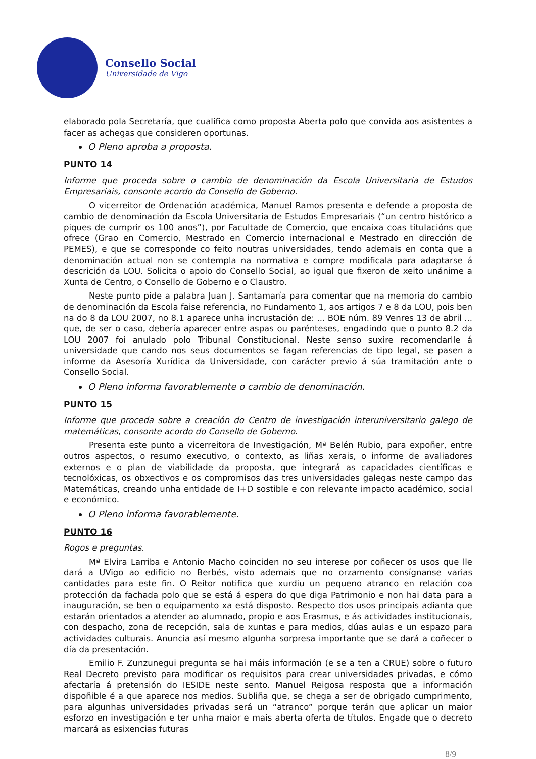Consello Social
Universidade de Vigo
elaborado pola Secretaría, que cualifica como proposta Aberta polo que convida aos asistentes a facer as achegas que consideren oportunas.
O Pleno aproba a proposta.
PUNTO 14
Informe que proceda sobre o cambio de denominación da Escola Universitaria de Estudos Empresariais, consonte acordo do Consello de Goberno.
O vicerreitor de Ordenación académica, Manuel Ramos presenta e defende a proposta de cambio de denominación da Escola Universitaria de Estudos Empresariais (“un centro histórico a piques de cumprir os 100 anos”), por Facultade de Comercio, que encaixa coas titulacións que ofrece (Grao en Comercio, Mestrado en Comercio internacional e Mestrado en dirección de PEMES), e que se corresponde co feito noutras universidades, tendo ademais en conta que a denominación actual non se contempla na normativa e compre modificala para adaptarse á descrición da LOU. Solicita o apoio do Consello Social, ao igual que fixeron de xeito unánime a Xunta de Centro, o Consello de Goberno e o Claustro.
Neste punto pide a palabra Juan J. Santamaría para comentar que na memoria do cambio de denominación da Escola faise referencia, no Fundamento 1, aos artigos 7 e 8 da LOU, pois ben na do 8 da LOU 2007, no 8.1 aparece unha incrustación de: ... BOE núm. 89 Venres 13 de abril ... que, de ser o caso, debería aparecer entre aspas ou parénteses, engadindo que o punto 8.2 da LOU 2007 foi anulado polo Tribunal Constitucional. Neste senso suxire recomendarlle á universidade que cando nos seus documentos se fagan referencias de tipo legal, se pasen a informe da Asesoría Xurídica da Universidade, con carácter previo á súa tramitación ante o Consello Social.
O Pleno informa favorablemente o cambio de denominación.
PUNTO 15
Informe que proceda sobre a creación do Centro de investigación interuniversitario galego de matemáticas, consonte acordo do Consello de Goberno.
Presenta este punto a vicerreitora de Investigación, Mª Belén Rubio, para expoñer, entre outros aspectos, o resumo executivo, o contexto, as liñas xerais, o informe de avaliadores externos e o plan de viabilidade da proposta, que integrará as capacidades científicas e tecnolóxicas, os obxectivos e os compromisos das tres universidades galegas neste campo das Matemáticas, creando unha entidade de I+D sostible e con relevante impacto académico, social e económico.
O Pleno informa favorablemente.
PUNTO 16
Rogos e preguntas.
Mª Elvira Larriba e Antonio Macho coinciden no seu interese por coñecer os usos que lle dará a UVigo ao edificio no Berbés, visto ademais que no orzamento consígnanse varias cantidades para este fin. O Reitor notifica que xurdiu un pequeno atranco en relación coa protección da fachada polo que se está á espera do que diga Patrimonio e non hai data para a inauguración, se ben o equipamento xa está disposto. Respecto dos usos principais adianta que estarán orientados a atender ao alumnado, propio e aos Erasmus, e ás actividades institucionais, con despacho, zona de recepción, sala de xuntas e para medios, dúas aulas e un espazo para actividades culturais. Anuncia así mesmo algunha sorpresa importante que se dará a coñecer o día da presentación.
Emilio F. Zunzunegui pregunta se hai máis información (e se a ten a CRUE) sobre o futuro Real Decreto previsto para modificar os requisitos para crear universidades privadas, e cómo afectaría á pretensión do IESIDE neste sento. Manuel Reigosa resposta que a información dispoñible é a que aparece nos medios. Subliña que, se chega a ser de obrigado cumprimento, para algunhas universidades privadas será un “atranco” porque terán que aplicar un maior esforzo en investigación e ter unha maior e mais aberta oferta de títulos. Engade que o decreto marcará as esixencias futuras
8/9